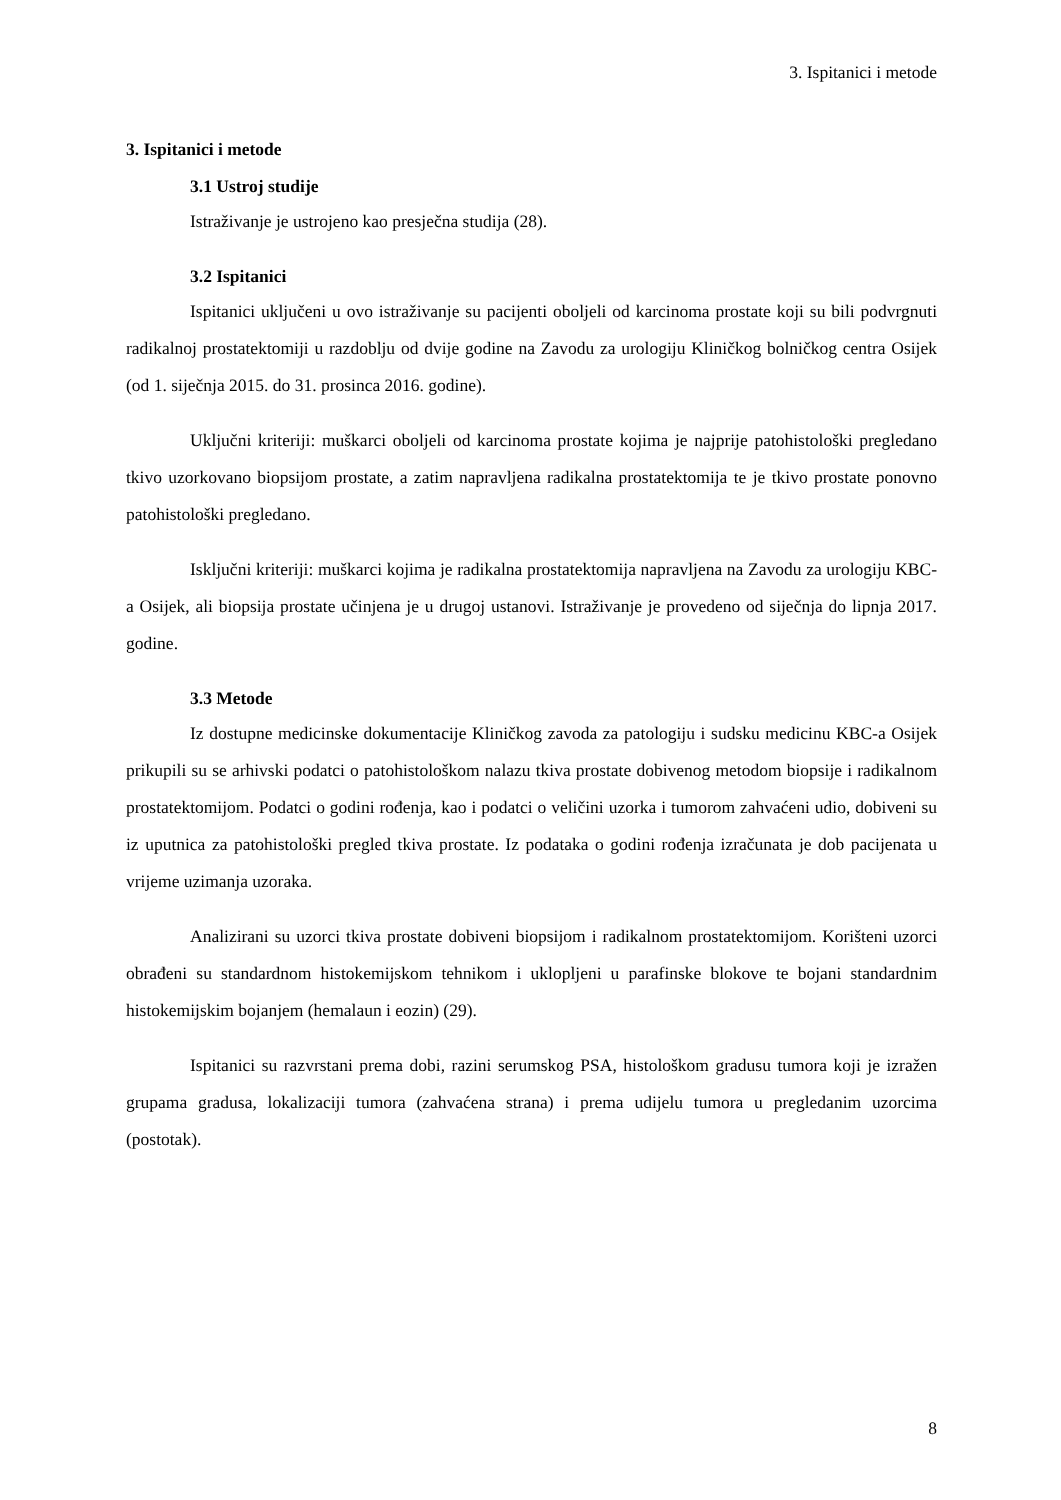3. Ispitanici i metode
3. Ispitanici i metode
3.1 Ustroj studije
Istraživanje je ustrojeno kao presječna studija (28).
3.2 Ispitanici
Ispitanici uključeni u ovo istraživanje su pacijenti oboljeli od karcinoma prostate koji su bili podvrgnuti radikalnoj prostatektomiji u razdoblju od dvije godine na Zavodu za urologiju Kliničkog bolničkog centra Osijek (od 1. siječnja 2015. do 31. prosinca 2016. godine).
Uključni kriteriji: muškarci oboljeli od karcinoma prostate kojima je najprije patohistološki pregledano tkivo uzorkovano biopsijom prostate, a zatim napravljena radikalna prostatektomija te je tkivo prostate ponovno patohistološki pregledano.
Isključni kriteriji: muškarci kojima je radikalna prostatektomija napravljena na Zavodu za urologiju KBC-a Osijek, ali biopsija prostate učinjena je u drugoj ustanovi. Istraživanje je provedeno od siječnja do lipnja 2017. godine.
3.3 Metode
Iz dostupne medicinske dokumentacije Kliničkog zavoda za patologiju i sudsku medicinu KBC-a Osijek prikupili su se arhivski podatci o patohistološkom nalazu tkiva prostate dobivenog metodom biopsije i radikalnom prostatektomijom. Podatci o godini rođenja, kao i podatci o veličini uzorka i tumorom zahvaćeni udio, dobiveni su iz uputnica za patohistološki pregled tkiva prostate. Iz podataka o godini rođenja izračunata je dob pacijenata u vrijeme uzimanja uzoraka.
Analizirani su uzorci tkiva prostate dobiveni biopsijom i radikalnom prostatektomijom. Korišteni uzorci obrađeni su standardnom histokemijskom tehnikom i uklopljeni u parafinske blokove te bojani standardnim histokemijskim bojanjem (hemalaun i eozin) (29).
Ispitanici su razvrstani prema dobi, razini serumskog PSA, histološkom gradusu tumora koji je izražen grupama gradusa, lokalizaciji tumora (zahvaćena strana) i prema udijelu tumora u pregledanim uzorcima (postotak).
8